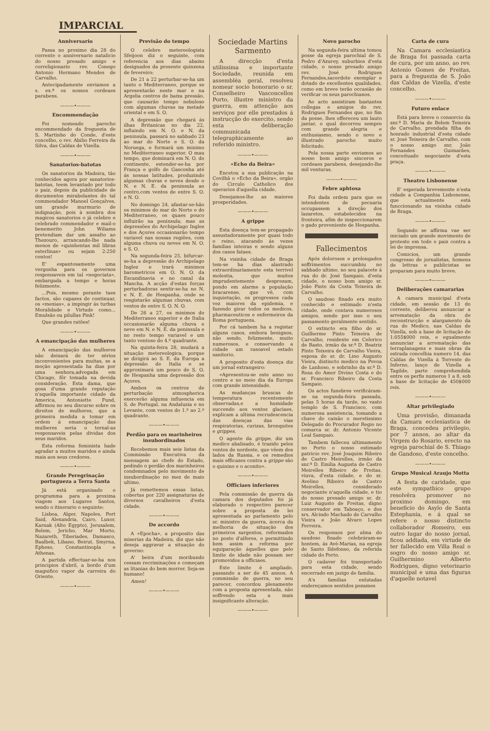IMPARCIAL
Anniversario
Passa no proximo dia 28 do corrente o anniversario natalicio do nosso presado amigo e correligionario rev. Conego Antonio Hermano Mendes de Carvalho.
Antecipadamente enviamos a s. ex.ª os nossos cordeaes parabens.
———•———
Encommendação
Foi nomeado parocho encommendado da freguezia de S. Martinho do Conde, d'este concelho, o rev. Abilio Ferreira da Silva, das Caldas de Vizella.
———•———
Sanatorios-batotas
Os sanatorios da Madeira, tão conhecidos agora por sanatorios-batotas, teem levantado por todo o paiz, depois da publicidade de documentos mirabolantes do tal commendador Manoel Gonçalves, um grande murmurio de indignação, pois à sombra dos magicos sanatorios o já celebre e celebrado commendador e mail-o benemerito John Wiliams pretendiam dar um assalto ao Thezouro, arrancando-lhe nada menos de «quinhentas mil libras esterlinas» ou sejam 2:250 contos!
E' espantosamente uma vergonha para os governos responsaveis em tal «negociata», embargada a tempo e horas felizmente.
...Pois, mesmo perante taes factos, são capazes de continuar, os «mexias», a impingir ás turbas Moralidade e Virtude como... Emulsão ou pilullas Pink!
Que grandes ratões!
———•———
A emancipação das mulheres
A emancipação das mulheres não deixará de ter sérios inconvenientes para muitas, se a moção apresentada ha dias por uma senhora,advogada em Chicago, fôr tomada na devida consideração. Esta dama, que gosa d'uma grande reputação n'aquella importante cidade da America, Antoniette Fund, affirmou no seu discurso sobre os direitos de mulheres, que a primeira medida a tomar em ordem á emancipação das mulheres seria o tornal-as responsaveis pelas dividas dos seus maridos.
Esta reforma feminista hade agradar a muitos maridos e ainda mais aos seus credores.
———•———
Grande Peregrinação portugueza a Terra Santa
Já está organisado o programma para a proxima viagem aos Lugares Santos, sendo o itinerario o seguinte:
Lisboa, Alger, Napoles, Port Said, Alexandria, Cairo, Luxor, Karnak (Alto Egypto), Jerusalem, Belem, Jericho, Mar Morto, Nazareth, Tiberiades, Damasco, Baalbek, Libano, Beirut, Smyrna, Epheso, Constantinopla e Athenas.
A partida effectuar-se-ha nos principios d'abril, a bordo d'um magnifico vapor da carreira do Oriente.
———•———
Previsão do tempo
O celebre metereologista Sfeijoon diz o seguinte, com referencia aos dias abaixo designados da presente quinzena de fevereiro:
De 21 a 22 perturbar-se-ha um tanto o Mediterraneo, porque se apresentarão neste mar e na Argelia centros de baixa pressão, que causarão tempo nebuloso com algumas chuvas na metade oriental e em S. O.
A depressão que chegará ás ilhas Britanicas no dia 22, influindo em N. O. e N. da peninsula, passará no sabbado 23 ao mar do Norte e S. O. da Noruega, e formará um minimo no Mediterraneo superior. O mau tempo, que dominará em N. O. do continente, estender-se-ha por França e golfo de Gasconha até ás nossas latitudes, produzindo algumas chuvas e neves desde o N. e N. E. da peninsula ao centro,com ventos de entre S. O. e N. O.
No domingo 24, afastar-se-hão os minimos do mar do Norte e do Mediterraneo, os quaes pouco influirão na peninsula; mas as depressões do Archipelago Inglez e dos Açores occasionarão tempo variavel nas nossas regiões, com alguma chuva ou neves em N. O. e S. O.
Na segunda-feira 25, bifurcar-se-ha a depressão do Archipelago Inglez e trará minimos barometricos em O. N. O. da Escandinavia e no canal da Mancha. A acção d'estas forças perturbadoras sentir-se-ha no N. e N. E. de Hespanha, onde se resgistarão algumas chuvas, com ventos de entre S. O. N. O.
De 26 a 27, os minimos do Mediterraneo superior e de Italia occasionarão alguma chuva e neve em N. e N. E. da peninsula e no resto tempo variavel e um tanto ventoso do 4.º quadrante.
Na quinta-feira 28, mudará a situação metereologica, porque se dirigirá ao S. E. da Europa a depressão de Italia e se approximará um pouco de S. O. de Hespanha uma depressão dos Açores.
Ambos os centros de perturbação atmospherica exercerão alguma influencia em S. de Portugal, na Andaluzia e no Levante, com ventos do 1.º ao 2.º quadrante.
———•———
Perdão para os marinheiros insubordinados
Recebemos mais seis listas da Commissão Executiva da mensagem ao chefe do Estado, pedindo o perdão dos marinheiros condemnados pelo movimento de insubordinação no mez de maio ultimo.
Já remettemos essas listas, cobertas por 220 assignaturas de diversos cavalheiros d'esta cidade.
———•———
De accordo
A «Epocha», a proposito das miserias da Madeira, diz que não deseja aggravar a situação do governo:
A' beira d'um moribundo cessam recriminações e começam as litanias do bem morrer. Seja-se humano!
Amen!
———•———
Sociedade Martins Sarmento
A direcção d'esta utilissima e importante Sociedade, reunida em assembléa geral, resolveu nomear socio honorario o sr. Conselheiro Vasconcellos Porto, illustre ministro da guerra, em attenção aos serviços por elle prestados á instrucção do exercito, sendo esta deliberação communicada telegraphicamente ao referido ministro.
———•———
«Echo da Beira»
Encetou a sua publicação na Covilhã o «Echo da Beira», orgão do Circulo Catholico dos operarios d'aquella cidade.
Desejamos-lhe as maiores prosperidades.
———•———
A grippe
Esta doença tem-se propagado assustadoramente por quasi todo o reino, atacando ás vezes familias inteiras e sendo alguns dos casos fataes.
Na visinha cidade de Braga tem-se ha dias alastrado extraordinariamente esta terrivel molestia, que muitos imprudentemente desprezam, pondo em alarme a população bracarense, que vê, com inquietação, os progressos cada vez maiores da epidemia, e fazendo girar todos os medicos, pharmaceuticos e enfermeiros da Roma portugueza.
Por cá tambem ha a registar alguns casos, embora benignos, não sendo, felizmente, muito numerosos, e conservando a cidade um rasoavel estado sanitorio.
A proposito d'esta doença diz um jornal extrangeiro:
«Apresentou-se este anno no centro e no meio dia da Europa com grande intensidade.
As mudanças bruscas de temperatura recentemente observadas,e a humidade succendo aos ventos glaciaes, explicam a ultima recrudescencia das doenças das vias respiratorias, curizas, bronquites e grippes.
O agente da grippe, diz um medico abalisado, é trazido pelos ventos de nordeste, que vêem dos lados da Russia, e os remedios mais efficazes contra a grippe são o quinino e o aconito».
———•———
Officiaes inferiores
Pela commissão de guerra da camara dos deputados foi já elaborado o respectivo parecer sobre a proposta de lei apresentada ao parlamento pelo sr. ministro da guerra, ácerca da melhoria de situação dos primeiros sargentos, reformados no posto d'alferes, e permittindo bem assim a reforma por equiparação áquelles que pelo limite de idade não possam ser promovidos a officiaes.
Este limite é ampliado, passando a ser de 45 annos. A commissão de guerra, no seu parecer, concordou plenamente com a proposta apresentada, não soffrendo esta a mais insignificante alteração.
———•———
Novo parocho
Na segunda-feira ultima tomou posse da egreja parochial de S. Pedro d'Azurey, suburbios d'esta cidade, o nosso presado amigo rev. José Rodrigues Fernandes,sacerdote exemplar e dotado de excellentes qualidades, como em breve terão occasião de verificar os seus parochianos.
Ao acto assistiram bastantes collegas e amigos do rev. Rodrigues Fernandes que, no fim da posse, lhes offereceu um lauto jantar, o qual decorreu sempre com grande alegria e enthusiasmo, sendo o novo e illustrado parocho muito felicitado.
Pela nossa parte enviamos ao nosso bom amigo sinceros e cordeaes parabens, desejando-lhe mil venturas.
———•———
Febre aphtosa
Foi dada ordem para que os intendentes de pecuaria occupassem a direção dos lazaretos, estabelecidos na fronteira, afim de inspeccionarem o gado proveniente de Hespanha.
Fallecimentos
Após dolorosos e prolongados soffrimentos succumbiu no sabbado ultimo, no seu palacete á rua do dr. José Sampaio, d'esta cidade, o nosso bom amigo sr. João Pinto da Costa Teixeira de Carvalho.
O saudoso finado era muito conhecido e estimado n'esta cidade, onde contava numerosos amigos, sendo por isso o seu passamento geralmente sentido.
O extincto era filho do sr. Guilherme Pinto Teixeira de Carvalho, residente em Celorico de Basto, irmão da sr.ª D. Beatriz Pinto Teixeira de Carvalho Vieira, esposa do sr. dr. Lino Augusto Vieira, distincto medico na Povoa de Lanhoso, e sobrinho da sr.ª D. Rosa do Amor Divino Costa e do sr. Francisco Ribeiro da Costa Sampaio.
Os actos funebres verificáram-se na segunda-feira passada, pelas 5 horas da tarde, no vasto templo de S. Francisco, com numerosa assistencia, tomando a chave do caixão o meretissimo Delegado do Procurador Regio no comarca sr. dr. Antonio Vicente Leal Sampaio.
Tambem falleceu ultimamente no Porto o nosso estimado patricio rev. José Joaquim Ribeiro de Castro Meirelles, irmão da snr.ª D. Emilia Augusta de Castro Meirelles Ribeiro de Freitas, viuva, d'esta cidade, e do sr. Avelino Ribeiro de Castro Meirelles, considerado negociante n'aquella cidade, e tio do nosso presado amigo sr. dr. Luiz Augusto de Freitas, digno conservador em Taboaço, e dos srs. Alcindo Machado de Carvalho Vieira e João Alvaro Lopes Ferreira.
Os responsos por alma do saudoso finado celebráram-se hontem, ás Avé-Marias, na egreja de Santo Ildefonso, da referida cidade do Porto.
O cadaver foi transportado para esta cidade, sendo encerrado em jazigo de familia.
A's familias enlutadas endereçamos sentidos pezames
Carta de cura
Na Camara ecclesiastica de Braga foi passada carta de cura, por um anno, ao rev. Antonio Gomes de Freitas, para a freguezia de S. João das Caldas de Vizella, d'este concelho.
———•———
Futuro enlace
Está para breve o consorcio da snr.ª D. Maria de Belem Teixeira de Carvalho, prendada filha do honrado industrial d'esta cidade sr. José Teixeira de Carvalho, com o nosso amigo snr. João Fernandes Guimarães, conceituado negociante d'esta praça.
———•———
Theatro Lisbonense
E' esperada brevemente n'esta cidade a Companhia Lisbonense, que actualmente está funccionando na visinha cidade de Braga.
———•———
Segundo se affirma vae ser iniciado um grande movimento de protesto em todo o paiz contra a lei de imprensa.
Comicios, um grande congresso de jornalistas, homens de lettras e publicistas se preparam para muito breve.
———•———
Deliberações camararias
A camara municipal d'esta cidade, em sessão de 13 do corrente, deliberou annunciar a arrematação da obra de reconstrucção e alargamento da rua do Medico, nas Caldas de Vizella, sob a base de licitação de 1:055$000 reis, e egualmente annunciar a arrematação das terraplanagens e mais obras da estrada concelhia numero 14, das Caldas de Vizella á Torrente do Inferno, lanço de Vizella a Tagilde, parte comprehendida entre os perfis numeros 1 a 8, sob a base de licitação de 450$000 reis.
———•———
Altar privilegiado
Uma provisão, dimanada da Camara ecclesiastica de Braga, concedeu privilegio, por 7 annos, ao altar da Virgem do Rosario, erecto na egreja parochial de S. Thiago de Gandoso, d'este concelho.
———•———
Grupo Musical Araujo Motta
A festa de caridade, que este sympathico grupo resolvêra promover no proximo domingo, em beneficio do Asylo de Santa Estephania, e á qual se refere o nosso distincto collaborador Romeiro, em outro lugar do nosso jornal, ficou addiada, em virtude de ter fallecido em Villa Real o sogro do nosso amigo sr. Guilhermino Alberto Rodrigues, digno veterinario municipal e uma das figuras d'aquelle notavel